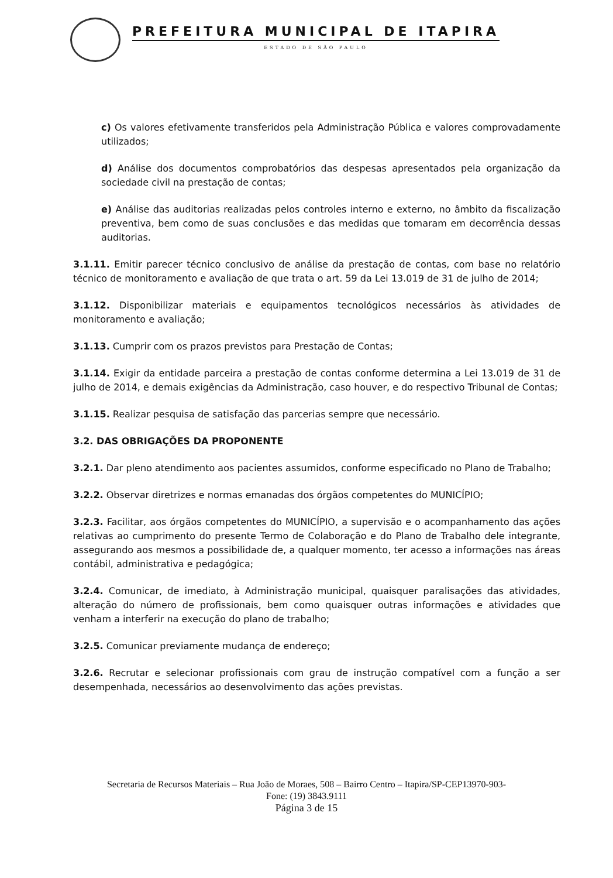PREFEITURA MUNICIPAL DE ITAPIRA
ESTADO DE SÃO PAULO
c) Os valores efetivamente transferidos pela Administração Pública e valores comprovadamente utilizados;
d) Análise dos documentos comprobatórios das despesas apresentados pela organização da sociedade civil na prestação de contas;
e) Análise das auditorias realizadas pelos controles interno e externo, no âmbito da fiscalização preventiva, bem como de suas conclusões e das medidas que tomaram em decorrência dessas auditorias.
3.1.11. Emitir parecer técnico conclusivo de análise da prestação de contas, com base no relatório técnico de monitoramento e avaliação de que trata o art. 59 da Lei 13.019 de 31 de julho de 2014;
3.1.12. Disponibilizar materiais e equipamentos tecnológicos necessários às atividades de monitoramento e avaliação;
3.1.13. Cumprir com os prazos previstos para Prestação de Contas;
3.1.14. Exigir da entidade parceira a prestação de contas conforme determina a Lei 13.019 de 31 de julho de 2014, e demais exigências da Administração, caso houver, e do respectivo Tribunal de Contas;
3.1.15. Realizar pesquisa de satisfação das parcerias sempre que necessário.
3.2. DAS OBRIGAÇÕES DA PROPONENTE
3.2.1. Dar pleno atendimento aos pacientes assumidos, conforme especificado no Plano de Trabalho;
3.2.2. Observar diretrizes e normas emanadas dos órgãos competentes do MUNICÍPIO;
3.2.3. Facilitar, aos órgãos competentes do MUNICÍPIO, a supervisão e o acompanhamento das ações relativas ao cumprimento do presente Termo de Colaboração e do Plano de Trabalho dele integrante, assegurando aos mesmos a possibilidade de, a qualquer momento, ter acesso a informações nas áreas contábil, administrativa e pedagógica;
3.2.4. Comunicar, de imediato, à Administração municipal, quaisquer paralisações das atividades, alteração do número de profissionais, bem como quaisquer outras informações e atividades que venham a interferir na execução do plano de trabalho;
3.2.5. Comunicar previamente mudança de endereço;
3.2.6. Recrutar e selecionar profissionais com grau de instrução compatível com a função a ser desempenhada, necessários ao desenvolvimento das ações previstas.
Secretaria de Recursos Materiais – Rua João de Moraes, 508 – Bairro Centro – Itapira/SP-CEP13970-903-
Fone: (19) 3843.9111
Página 3 de 15